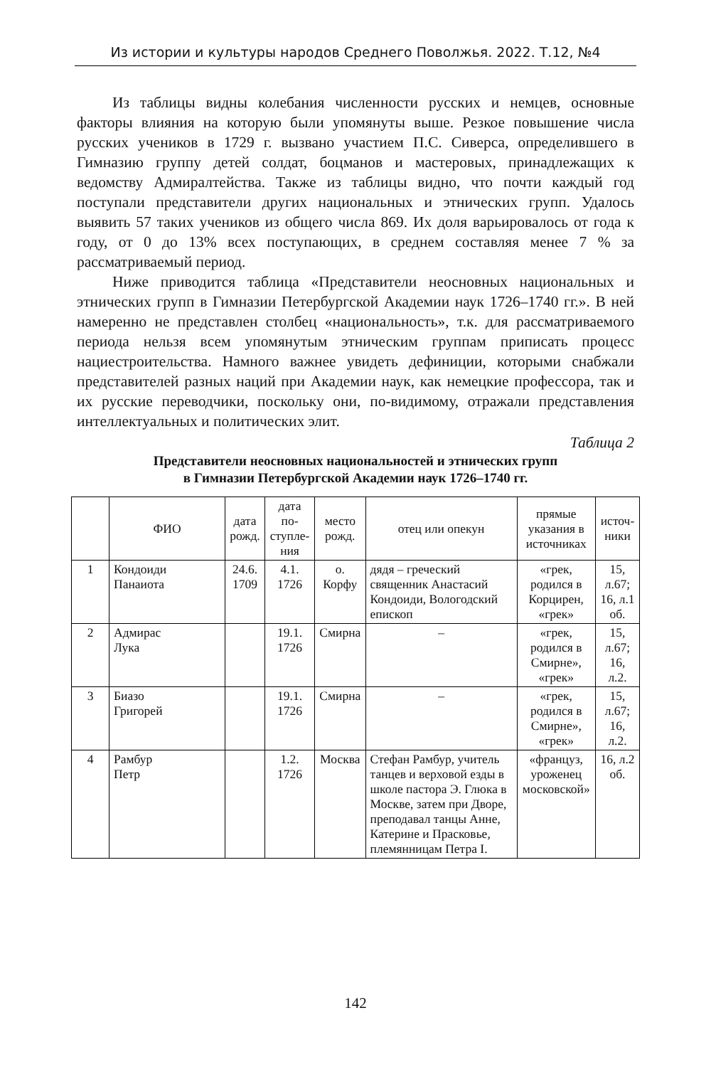Из истории и культуры народов Среднего Поволжья. 2022. Т.12, №4
Из таблицы видны колебания численности русских и немцев, основные факторы влияния на которую были упомянуты выше. Резкое повышение числа русских учеников в 1729 г. вызвано участием П.С. Сиверса, определившего в Гимназию группу детей солдат, боцманов и мастеровых, принадлежащих к ведомству Адмиралтейства. Также из таблицы видно, что почти каждый год поступали представители других национальных и этнических групп. Удалось выявить 57 таких учеников из общего числа 869. Их доля варьировалось от года к году, от 0 до 13% всех поступающих, в среднем составляя менее 7 % за рассматриваемый период.
Ниже приводится таблица «Представители неосновных национальных и этнических групп в Гимназии Петербургской Академии наук 1726–1740 гг.». В ней намеренно не представлен столбец «национальность», т.к. для рассматриваемого периода нельзя всем упомянутым этническим группам приписать процесс нациестроительства. Намного важнее увидеть дефиниции, которыми снабжали представителей разных наций при Академии наук, как немецкие профессора, так и их русские переводчики, поскольку они, по-видимому, отражали представления интеллектуальных и политических элит.
Таблица 2
Представители неосновных национальностей и этнических групп
в Гимназии Петербургской Академии наук 1726–1740 гг.
| | ФИО | дата рожд. | дата по-ступле-ния | место рожд. | отец или опекун | прямые указания в источниках | источ-ники |
| --- | --- | --- | --- | --- | --- | --- | --- |
| 1 | Кондоиди Панаиота | 24.6. 1709 | 4.1. 1726 | о. Корфу | дядя – греческий священник Анастасий Кондоиди, Вологодский епископ | «грек, родился в Корцирен, «грек» | 15, л.67; 16, л.1 об. |
| 2 | Адмирас Лука | | 19.1. 1726 | Смирна | – | «грек, родился в Смирне», «грек» | 15, л.67; 16, л.2. |
| 3 | Биазо Григорей | | 19.1. 1726 | Смирна | – | «грек, родился в Смирне», «грек» | 15, л.67; 16, л.2. |
| 4 | Рамбур Петр | | 1.2. 1726 | Москва | Стефан Рамбур, учитель танцев и верховой езды в школе пастора Э. Глюка в Москве, затем при Дворе, преподавал танцы Анне, Катерине и Прасковье, племянницам Петра I. | «француз, уроженец московской» | 16, л.2 об. |
142